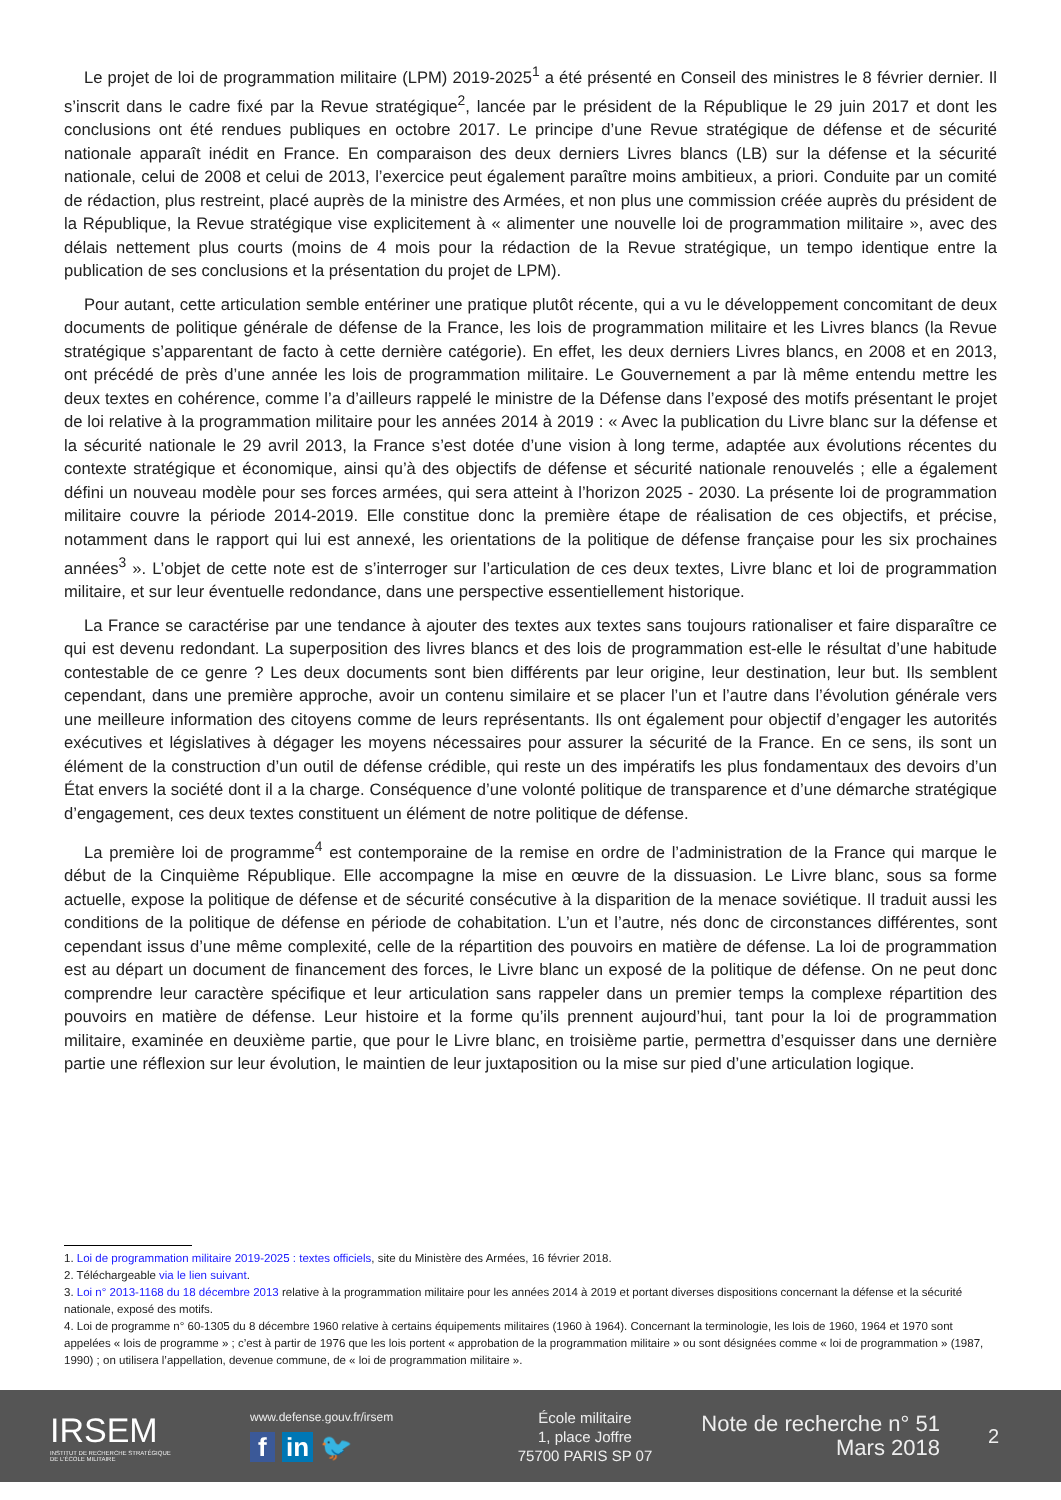Le projet de loi de programmation militaire (LPM) 2019-2025<sup>1</sup> a été présenté en Conseil des ministres le 8 février dernier. Il s’inscrit dans le cadre fixé par la Revue stratégique<sup>2</sup>, lancée par le président de la République le 29 juin 2017 et dont les conclusions ont été rendues publiques en octobre 2017. Le principe d’une Revue stratégique de défense et de sécurité nationale apparaît inédit en France. En comparaison des deux derniers Livres blancs (LB) sur la défense et la sécurité nationale, celui de 2008 et celui de 2013, l’exercice peut également paraître moins ambitieux, a priori. Conduite par un comité de rédaction, plus restreint, placé auprès de la ministre des Armées, et non plus une commission créée auprès du président de la République, la Revue stratégique vise explicitement à « alimenter une nouvelle loi de programmation militaire », avec des délais nettement plus courts (moins de 4 mois pour la rédaction de la Revue stratégique, un tempo identique entre la publication de ses conclusions et la présentation du projet de LPM).
Pour autant, cette articulation semble entériner une pratique plutôt récente, qui a vu le développement concomitant de deux documents de politique générale de défense de la France, les lois de programmation militaire et les Livres blancs (la Revue stratégique s’apparentant de facto à cette dernière catégorie). En effet, les deux derniers Livres blancs, en 2008 et en 2013, ont précédé de près d’une année les lois de programmation militaire. Le Gouvernement a par là même entendu mettre les deux textes en cohérence, comme l’a d’ailleurs rappelé le ministre de la Défense dans l’exposé des motifs présentant le projet de loi relative à la programmation militaire pour les années 2014 à 2019 : « Avec la publication du Livre blanc sur la défense et la sécurité nationale le 29 avril 2013, la France s’est dotée d’une vision à long terme, adaptée aux évolutions récentes du contexte stratégique et économique, ainsi qu’à des objectifs de défense et sécurité nationale renouvelés ; elle a également défini un nouveau modèle pour ses forces armées, qui sera atteint à l’horizon 2025 - 2030. La présente loi de programmation militaire couvre la période 2014-2019. Elle constitue donc la première étape de réalisation de ces objectifs, et précise, notamment dans le rapport qui lui est annexé, les orientations de la politique de défense française pour les six prochaines années<sup>3</sup> ». L’objet de cette note est de s’interroger sur l’articulation de ces deux textes, Livre blanc et loi de programmation militaire, et sur leur éventuelle redondance, dans une perspective essentiellement historique.
La France se caractérise par une tendance à ajouter des textes aux textes sans toujours rationaliser et faire disparaître ce qui est devenu redondant. La superposition des livres blancs et des lois de programmation est-elle le résultat d’une habitude contestable de ce genre ? Les deux documents sont bien différents par leur origine, leur destination, leur but. Ils semblent cependant, dans une première approche, avoir un contenu similaire et se placer l’un et l’autre dans l’évolution générale vers une meilleure information des citoyens comme de leurs représentants. Ils ont également pour objectif d’engager les autorités exécutives et législatives à dégager les moyens nécessaires pour assurer la sécurité de la France. En ce sens, ils sont un élément de la construction d’un outil de défense crédible, qui reste un des impératifs les plus fondamentaux des devoirs d’un État envers la société dont il a la charge. Conséquence d’une volonté politique de transparence et d’une démarche stratégique d’engagement, ces deux textes constituent un élément de notre politique de défense.
La première loi de programme<sup>4</sup> est contemporaine de la remise en ordre de l’administration de la France qui marque le début de la Cinquième République. Elle accompagne la mise en œuvre de la dissuasion. Le Livre blanc, sous sa forme actuelle, expose la politique de défense et de sécurité consécutive à la disparition de la menace soviétique. Il traduit aussi les conditions de la politique de défense en période de cohabitation. L’un et l’autre, nés donc de circonstances différentes, sont cependant issus d’une même complexité, celle de la répartition des pouvoirs en matière de défense. La loi de programmation est au départ un document de financement des forces, le Livre blanc un exposé de la politique de défense. On ne peut donc comprendre leur caractère spécifique et leur articulation sans rappeler dans un premier temps la complexe répartition des pouvoirs en matière de défense. Leur histoire et la forme qu’ils prennent aujourd’hui, tant pour la loi de programmation militaire, examinée en deuxième partie, que pour le Livre blanc, en troisième partie, permettra d’esquisser dans une dernière partie une réflexion sur leur évolution, le maintien de leur juxtaposition ou la mise sur pied d’une articulation logique.
1. Loi de programmation militaire 2019-2025 : textes officiels, site du Ministère des Armées, 16 février 2018.
2. Téléchargeable via le lien suivant.
3. Loi n° 2013-1168 du 18 décembre 2013 relative à la programmation militaire pour les années 2014 à 2019 et portant diverses dispositions concernant la défense et la sécurité nationale, exposé des motifs.
4. Loi de programme n° 60-1305 du 8 décembre 1960 relative à certains équipements militaires (1960 à 1964). Concernant la terminologie, les lois de 1960, 1964 et 1970 sont appelées « lois de programme » ; c’est à partir de 1976 que les lois portent « approbation de la programmation militaire » ou sont désignées comme « loi de programmation » (1987, 1990) ; on utilisera l’appellation, devenue commune, de « loi de programmation militaire ».
IRSEM
INSTITUT DE RECHERCHE STRATÉGIQUE
DE L'ÉCOLE MILITAIRE
www.defense.gouv.fr/irsem
f in 🐦
École militaire
1, place Joffre
75700 PARIS SP 07
Note de recherche n° 51
Mars 2018
2